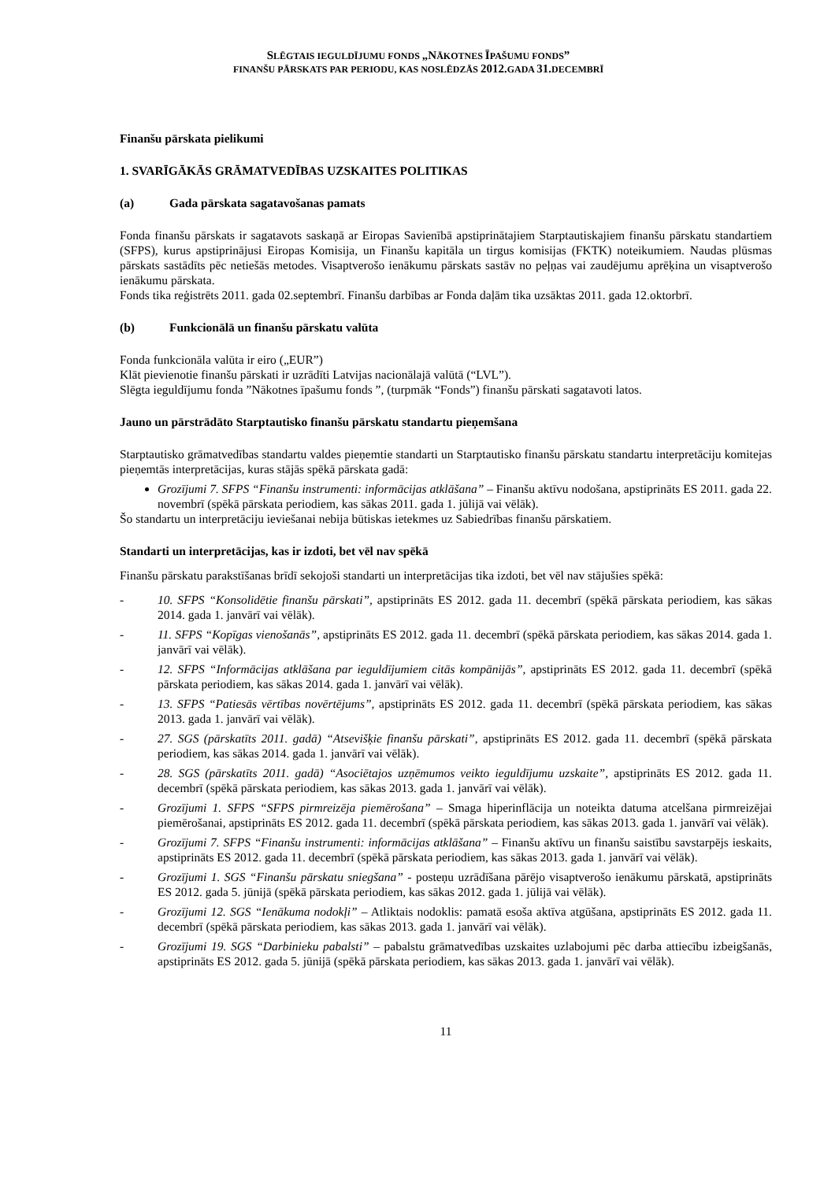SLĒGTAIS IEGULDĪJUMU FONDS „NĀKOTNES ĪPAŠUMU FONDS”
FINANŠU PĀRSKATS PAR PERIODU, KAS NOSLĒDZĀS 2012. GADA 31. DECEMBRĪ
Finanšu pārskata pielikumi
1. SVARĪGĀKĀS GRĀMATVEDĪBAS UZSKAITES POLITIKAS
(a) Gada pārskata sagatavošanas pamats
Fonda finanšu pārskats ir sagatavots saskaņā ar Eiropas Savienībā apstiprinātajiem Starptautiskajiem finanšu pārskatu standartiem (SFPS), kurus apstiprinājusi Eiropas Komisija, un Finanšu kapitāla un tirgus komisijas (FKTK) noteikumiem. Naudas plūsmas pārskats sastādīts pēc netiešās metodes. Visaptverošo ienākumu pārskats sastāv no peļņas vai zaudējumu aprēķina un visaptverošo ienākumu pārskata.
Fonds tika reģistrēts 2011. gada 02.septembrī. Finanšu darbības ar Fonda daļām tika uzsāktas 2011. gada 12.oktorbrī.
(b) Funkcionālā un finanšu pārskatu valūta
Fonda funkcionāla valūta ir eiro („EUR”)
Klāt pievienotie finanšu pārskati ir uzrādīti Latvijas nacionālajā valūtā (“LVL”).
Slēgta ieguldījumu fonda ”Nākotnes īpašumu fonds ”, (turpmāk “Fonds”) finanšu pārskati sagatavoti latos.
Jauno un pārstrādāto Starptautisko finanšu pārskatu standartu pieņemšana
Starptautisko grāmatvedības standartu valdes pieņemtie standarti un Starptautisko finanšu pārskatu standartu interpretāciju komitejas pieņemtās interpretācijas, kuras stājās spēkā pārskata gadā:
Grozījumi 7. SFPS “Finanšu instrumenti: informācijas atklāšana” – Finanšu aktīvu nodošana, apstiprināts ES 2011. gada 22. novembrī (spēkā pārskata periodiem, kas sākas 2011. gada 1. jūlijā vai vēlāk).
Šo standartu un interpretāciju ieviešanai nebija būtiskas ietekmes uz Sabiedrības finanšu pārskatiem.
Standarti un interpretācijas, kas ir izdoti, bet vēl nav spēkā
Finanšu pārskatu parakstīšanas brīdī sekojoši standarti un interpretācijas tika izdoti, bet vēl nav stājušies spēkā:
- 10. SFPS “Konsolidētie finanšu pārskati”, apstiprināts ES 2012. gada 11. decembrī (spēkā pārskata periodiem, kas sākas 2014. gada 1. janvārī vai vēlāk).
- 11. SFPS “Kopīgas vienošanās”, apstiprināts ES 2012. gada 11. decembrī (spēkā pārskata periodiem, kas sākas 2014. gada 1. janvārī vai vēlāk).
- 12. SFPS “Informācijas atklāšana par ieguldījumiem citās kompānijās”, apstiprināts ES 2012. gada 11. decembrī (spēkā pārskata periodiem, kas sākas 2014. gada 1. janvārī vai vēlāk).
- 13. SFPS “Patiesās vērtības novērtējums”, apstiprināts ES 2012. gada 11. decembrī (spēkā pārskata periodiem, kas sākas 2013. gada 1. janvārī vai vēlāk).
- 27. SGS (pārskatīts 2011. gadā) “Atsevišķie finanšu pārskati”, apstiprināts ES 2012. gada 11. decembrī (spēkā pārskata periodiem, kas sākas 2014. gada 1. janvārī vai vēlāk).
- 28. SGS (pārskatīts 2011. gadā) “Asociētajos uzņēmumos veikto ieguldījumu uzskaite”, apstiprināts ES 2012. gada 11. decembrī (spēkā pārskata periodiem, kas sākas 2013. gada 1. janvārī vai vēlāk).
- Grozījumi 1. SFPS “SFPS pirmreizēja piemērošana” – Smaga hiperinflācija un noteikta datuma atcelšana pirmreizējai piemērošanai, apstiprināts ES 2012. gada 11. decembrī (spēkā pārskata periodiem, kas sākas 2013. gada 1. janvārī vai vēlāk).
- Grozījumi 7. SFPS “Finanšu instrumenti: informācijas atklāšana” – Finanšu aktīvu un finanšu saistību savstarpējs ieskaits, apstiprināts ES 2012. gada 11. decembrī (spēkā pārskata periodiem, kas sākas 2013. gada 1. janvārī vai vēlāk).
- Grozījumi 1. SGS “Finanšu pārskatu sniegšana” - posteņu uzrādīšana pārējo visaptverošo ienākumu pārskatā, apstiprināts ES 2012. gada 5. jūnijā (spēkā pārskata periodiem, kas sākas 2012. gada 1. jūlijā vai vēlāk).
- Grozījumi 12. SGS “Ienākuma nodokļi” – Atliktais nodoklis: pamatā esoša aktīva atgūšana, apstiprināts ES 2012. gada 11. decembrī (spēkā pārskata periodiem, kas sākas 2013. gada 1. janvārī vai vēlāk).
- Grozījumi 19. SGS “Darbinieku pabalsti” – pabalstu grāmatvedības uzskaites uzlabojumi pēc darba attiecību izbeigšanās, apstiprināts ES 2012. gada 5. jūnijā (spēkā pārskata periodiem, kas sākas 2013. gada 1. janvārī vai vēlāk).
11